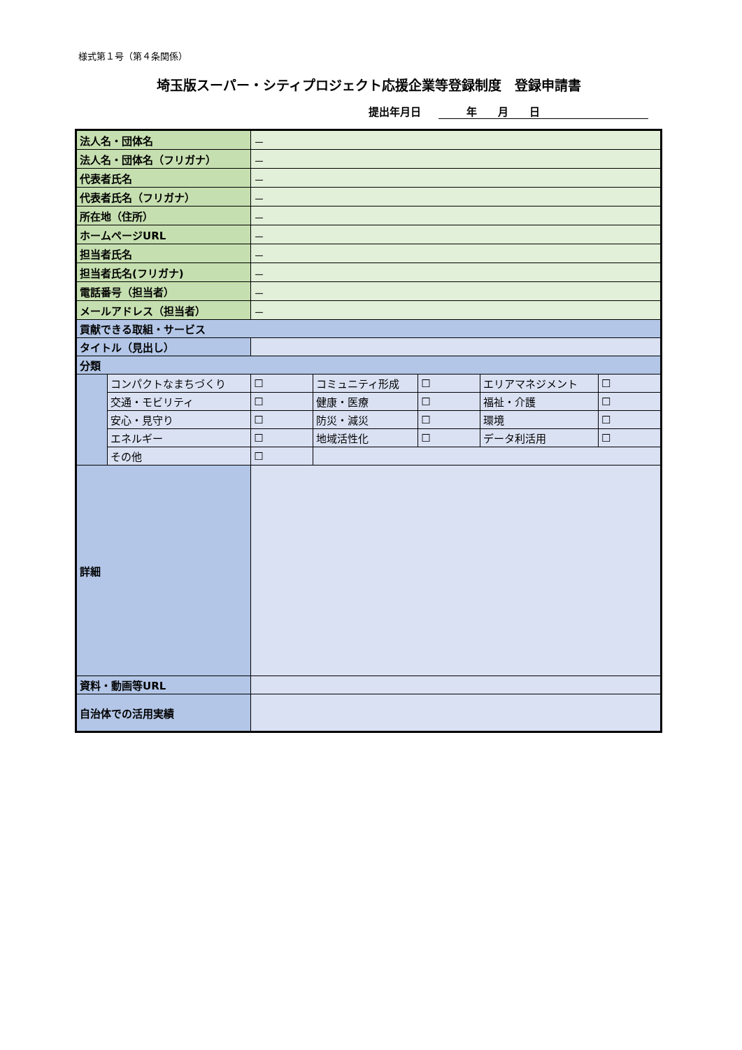様式第１号（第４条関係）
埼玉版スーパー・シティプロジェクト応援企業等登録制度　登録申請書
提出年月日 年　　月　　日
| 法人名・団体名 | | － | | | | | |
| 法人名・団体名（フリガナ） | | － | | | | | |
| 代表者氏名 | | － | | | | | |
| 代表者氏名（フリガナ） | | － | | | | | |
| 所在地（住所） | | － | | | | | |
| ホームページURL | | － | | | | | |
| 担当者氏名 | | － | | | | | |
| 担当者氏名(フリガナ) | | － | | | | | |
| 電話番号（担当者） | | － | | | | | |
| メールアドレス（担当者） | | － | | | | | |
| 貢献できる取組・サービス | | | | | | | |
| タイトル（見出し） | | | | | | | |
| 分類 | | | | | | | |
| | コンパクトなまちづくり | ☐ | コミュニティ形成 | ☐ | エリアマネジメント | ☐ | |
| | 交通・モビリティ | ☐ | 健康・医療 | ☐ | 福祉・介護 | ☐ | |
| | 安心・見守り | ☐ | 防災・減災 | ☐ | 環境 | ☐ | |
| | エネルギー | ☐ | 地域活性化 | ☐ | データ利活用 | ☐ | |
| | その他 | ☐ | | | | | |
| 詳細 | | | | | | | |
| 資料・動画等URL | | | | | | | |
| 自治体での活用実績 | | | | | | | |